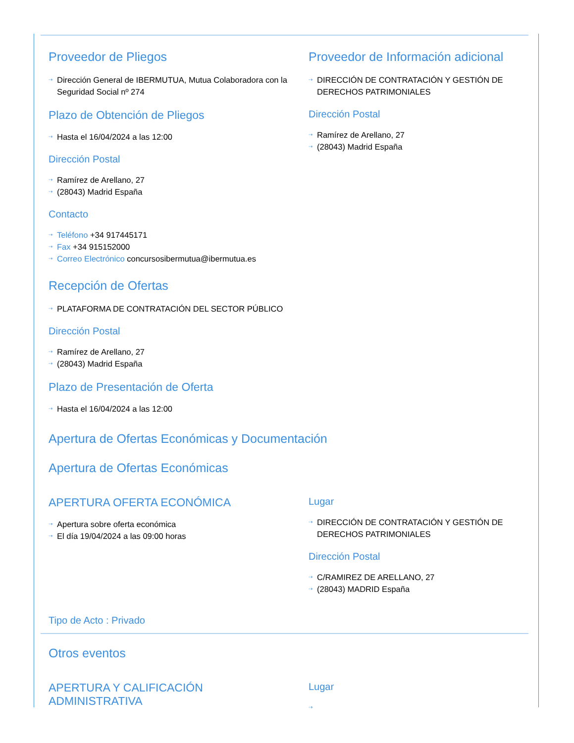Proveedor de Pliegos
⇢ Dirección General de IBERMUTUA, Mutua Colaboradora con la Seguridad Social nº 274
Plazo de Obtención de Pliegos
⇢ Hasta el 16/04/2024 a las 12:00
Dirección Postal
⇢ Ramírez de Arellano, 27
⇢ (28043) Madrid España
Contacto
⇢ Teléfono +34 917445171
⇢ Fax +34 915152000
⇢ Correo Electrónico concursosibermutua@ibermutua.es
Recepción de Ofertas
⇢ PLATAFORMA DE CONTRATACIÓN DEL SECTOR PÚBLICO
Dirección Postal
⇢ Ramírez de Arellano, 27
⇢ (28043) Madrid España
Plazo de Presentación de Oferta
⇢ Hasta el 16/04/2024 a las 12:00
Proveedor de Información adicional
⇢ DIRECCIÓN DE CONTRATACIÓN Y GESTIÓN DE DERECHOS PATRIMONIALES
Dirección Postal
⇢ Ramírez de Arellano, 27
⇢ (28043) Madrid España
Apertura de Ofertas Económicas y Documentación
Apertura de Ofertas Económicas
APERTURA OFERTA ECONÓMICA
⇢ Apertura sobre oferta económica
⇢ El día 19/04/2024 a las 09:00 horas
Lugar
⇢ DIRECCIÓN DE CONTRATACIÓN Y GESTIÓN DE DERECHOS PATRIMONIALES
Dirección Postal
⇢ C/RAMIREZ DE ARELLANO, 27
⇢ (28043) MADRID España
Tipo de Acto : Privado
Otros eventos
APERTURA Y CALIFICACIÓN
ADMINISTRATIVA
Lugar
⇢